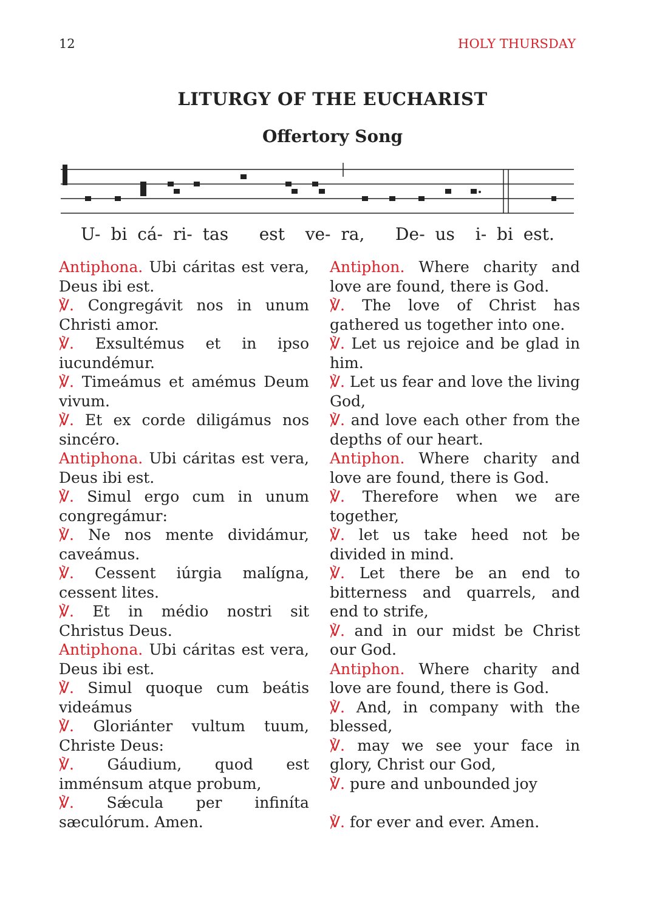12 HOLY THURSDAY
LITURGY OF THE EUCHARIST
Offertory Song
U- bi cá- ri- tas est ve- ra, De- us i- bi est.
Antiphona. Ubi cáritas est vera, Deus ibi est.
℣. Congregávit nos in unum Christi amor.
℣. Exsultémus et in ipso iucundémur.
℣. Timeámus et amémus Deum vivum.
℣. Et ex corde diligámus nos sincéro.
Antiphona. Ubi cáritas est vera, Deus ibi est.
℣. Simul ergo cum in unum congregámur:
℣. Ne nos mente dividámur, caveámus.
℣. Cessent iúrgia malígna, cessent lites.
℣. Et in médio nostri sit Christus Deus.
Antiphona. Ubi cáritas est vera, Deus ibi est.
℣. Simul quoque cum beátis videámus
℣. Gloriánter vultum tuum, Christe Deus:
℣. Gáudium, quod est imménsum atque probum,
℣. Sǽcula per infiníta sæculórum. Amen.
Antiphon. Where charity and love are found, there is God.
℣. The love of Christ has gathered us together into one.
℣. Let us rejoice and be glad in him.
℣. Let us fear and love the living God,
℣. and love each other from the depths of our heart.
Antiphon. Where charity and love are found, there is God.
℣. Therefore when we are together,
℣. let us take heed not be divided in mind.
℣. Let there be an end to bitterness and quarrels, and end to strife,
℣. and in our midst be Christ our God.
Antiphon. Where charity and love are found, there is God.
℣. And, in company with the blessed,
℣. may we see your face in glory, Christ our God,
℣. pure and unbounded joy
℣. for ever and ever. Amen.